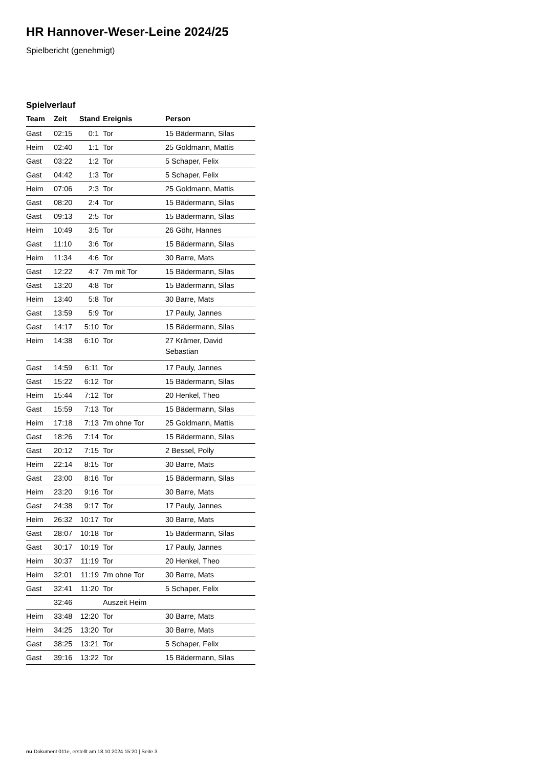HR Hannover-Weser-Leine 2024/25
Spielbericht (genehmigt)
Spielverlauf
| Team | Zeit | Stand | Ereignis | Person |
| --- | --- | --- | --- | --- |
| Gast | 02:15 | 0:1 | Tor | 15 Bädermann, Silas |
| Heim | 02:40 | 1:1 | Tor | 25 Goldmann, Mattis |
| Gast | 03:22 | 1:2 | Tor | 5 Schaper, Felix |
| Gast | 04:42 | 1:3 | Tor | 5 Schaper, Felix |
| Heim | 07:06 | 2:3 | Tor | 25 Goldmann, Mattis |
| Gast | 08:20 | 2:4 | Tor | 15 Bädermann, Silas |
| Gast | 09:13 | 2:5 | Tor | 15 Bädermann, Silas |
| Heim | 10:49 | 3:5 | Tor | 26 Göhr, Hannes |
| Gast | 11:10 | 3:6 | Tor | 15 Bädermann, Silas |
| Heim | 11:34 | 4:6 | Tor | 30 Barre, Mats |
| Gast | 12:22 | 4:7 | 7m mit Tor | 15 Bädermann, Silas |
| Gast | 13:20 | 4:8 | Tor | 15 Bädermann, Silas |
| Heim | 13:40 | 5:8 | Tor | 30 Barre, Mats |
| Gast | 13:59 | 5:9 | Tor | 17 Pauly, Jannes |
| Gast | 14:17 | 5:10 | Tor | 15 Bädermann, Silas |
| Heim | 14:38 | 6:10 | Tor | 27 Krämer, David Sebastian |
| Gast | 14:59 | 6:11 | Tor | 17 Pauly, Jannes |
| Gast | 15:22 | 6:12 | Tor | 15 Bädermann, Silas |
| Heim | 15:44 | 7:12 | Tor | 20 Henkel, Theo |
| Gast | 15:59 | 7:13 | Tor | 15 Bädermann, Silas |
| Heim | 17:18 | 7:13 | 7m ohne Tor | 25 Goldmann, Mattis |
| Gast | 18:26 | 7:14 | Tor | 15 Bädermann, Silas |
| Gast | 20:12 | 7:15 | Tor | 2 Bessel, Polly |
| Heim | 22:14 | 8:15 | Tor | 30 Barre, Mats |
| Gast | 23:00 | 8:16 | Tor | 15 Bädermann, Silas |
| Heim | 23:20 | 9:16 | Tor | 30 Barre, Mats |
| Gast | 24:38 | 9:17 | Tor | 17 Pauly, Jannes |
| Heim | 26:32 | 10:17 | Tor | 30 Barre, Mats |
| Gast | 28:07 | 10:18 | Tor | 15 Bädermann, Silas |
| Gast | 30:17 | 10:19 | Tor | 17 Pauly, Jannes |
| Heim | 30:37 | 11:19 | Tor | 20 Henkel, Theo |
| Heim | 32:01 | 11:19 | 7m ohne Tor | 30 Barre, Mats |
| Gast | 32:41 | 11:20 | Tor | 5 Schaper, Felix |
| | 32:46 | | Auszeit Heim | |
| Heim | 33:48 | 12:20 | Tor | 30 Barre, Mats |
| Heim | 34:25 | 13:20 | Tor | 30 Barre, Mats |
| Gast | 38:25 | 13:21 | Tor | 5 Schaper, Felix |
| Gast | 39:16 | 13:22 | Tor | 15 Bädermann, Silas |
nu.Dokument 011e, erstellt am 18.10.2024 15:20 | Seite 3